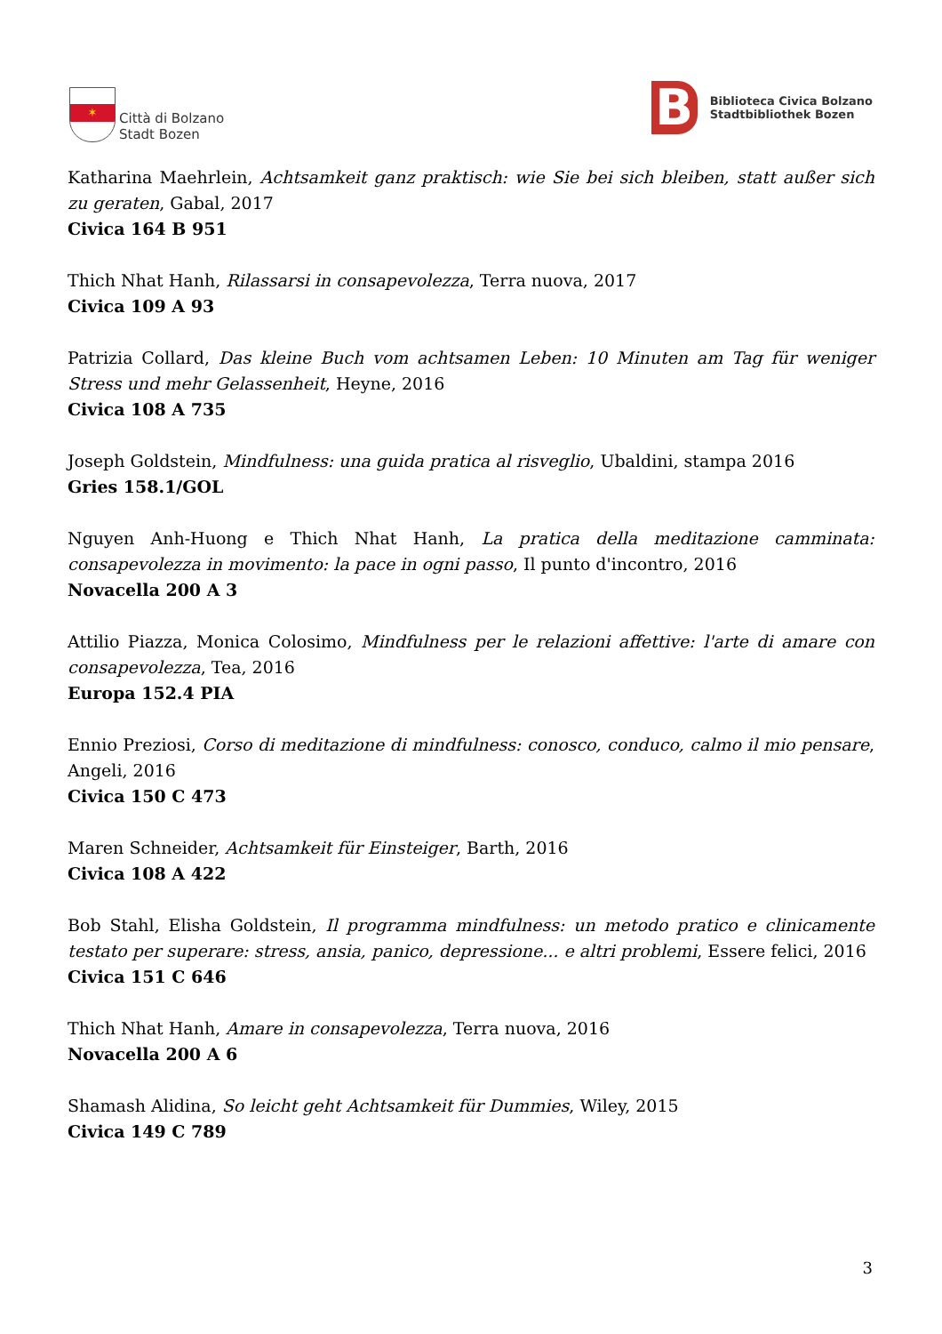✶
Città di Bolzano
Stadt Bozen
B
Biblioteca Civica Bolzano
Stadtbibliothek Bozen
Katharina Maehrlein, Achtsamkeit ganz praktisch: wie Sie bei sich bleiben, statt außer sich zu geraten, Gabal, 2017
Civica 164 B 951
Thich Nhat Hanh, Rilassarsi in consapevolezza, Terra nuova, 2017
Civica 109 A 93
Patrizia Collard, Das kleine Buch vom achtsamen Leben: 10 Minuten am Tag für weniger Stress und mehr Gelassenheit, Heyne, 2016
Civica 108 A 735
Joseph Goldstein, Mindfulness: una guida pratica al risveglio, Ubaldini, stampa 2016
Gries 158.1/GOL
Nguyen Anh-Huong e Thich Nhat Hanh, La pratica della meditazione camminata: consapevolezza in movimento: la pace in ogni passo, Il punto d'incontro, 2016
Novacella 200 A 3
Attilio Piazza, Monica Colosimo, Mindfulness per le relazioni affettive: l'arte di amare con consapevolezza, Tea, 2016
Europa 152.4 PIA
Ennio Preziosi, Corso di meditazione di mindfulness: conosco, conduco, calmo il mio pensare, Angeli, 2016
Civica 150 C 473
Maren Schneider, Achtsamkeit für Einsteiger, Barth, 2016
Civica 108 A 422
Bob Stahl, Elisha Goldstein, Il programma mindfulness: un metodo pratico e clinicamente testato per superare: stress, ansia, panico, depressione... e altri problemi, Essere felici, 2016
Civica 151 C 646
Thich Nhat Hanh, Amare in consapevolezza, Terra nuova, 2016
Novacella 200 A 6
Shamash Alidina, So leicht geht Achtsamkeit für Dummies, Wiley, 2015
Civica 149 C 789
3